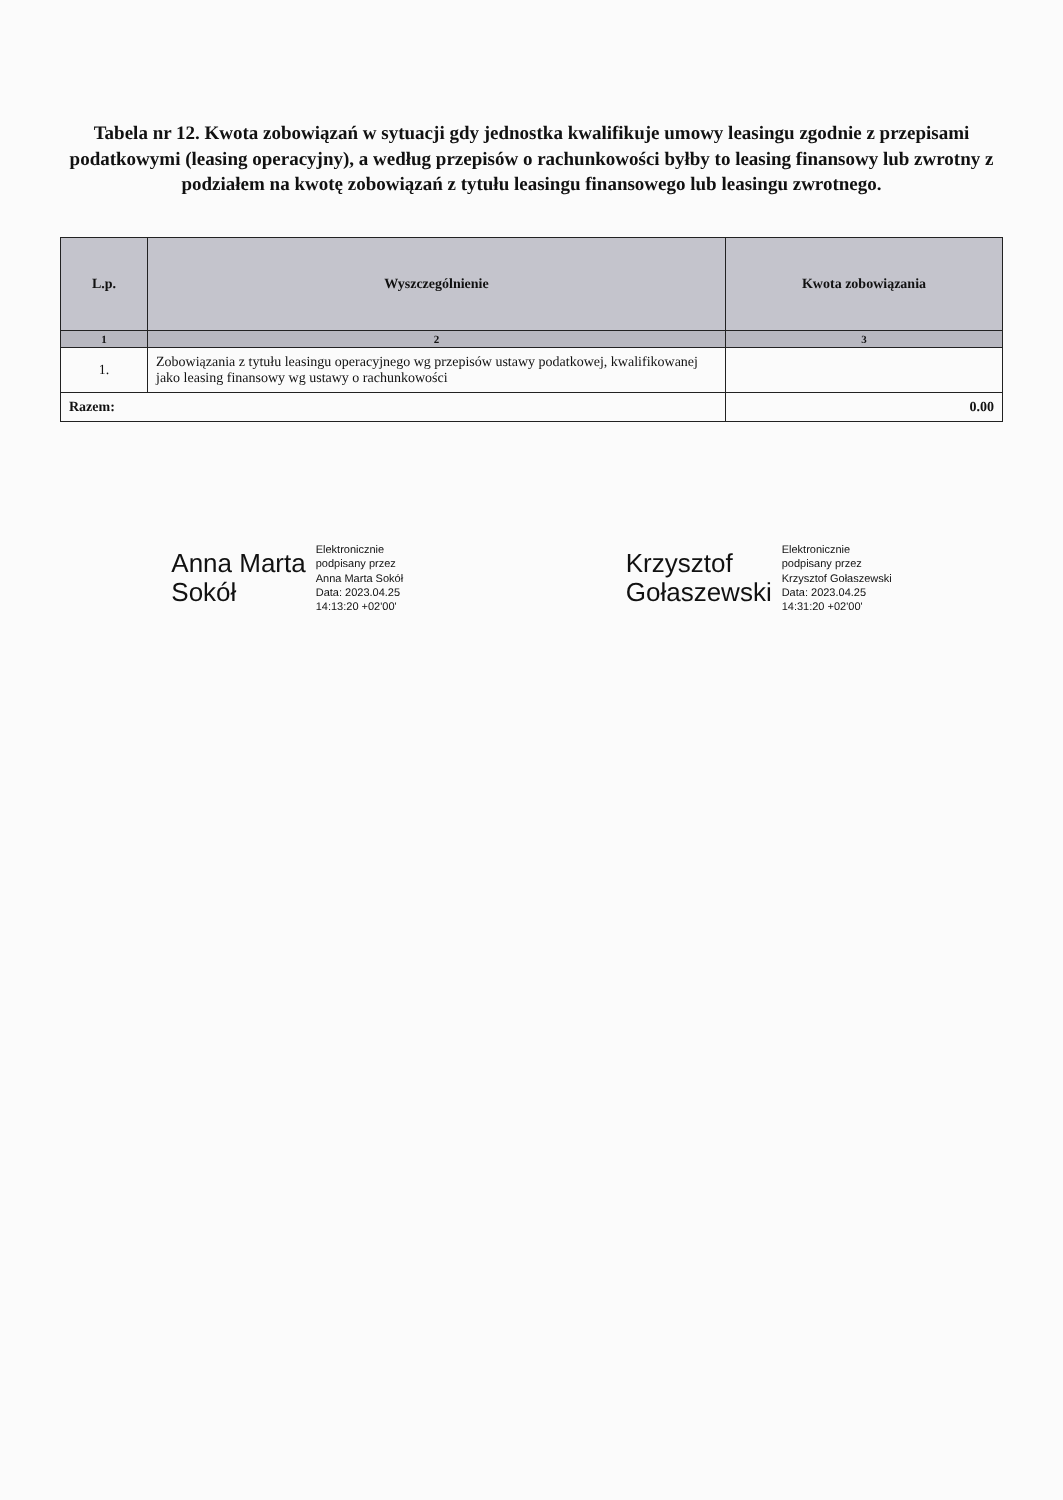Tabela nr 12. Kwota zobowiązań w sytuacji gdy jednostka kwalifikuje umowy leasingu zgodnie z przepisami podatkowymi (leasing operacyjny), a według przepisów o rachunkowości byłby to leasing finansowy lub zwrotny z podziałem na kwotę zobowiązań z tytułu leasingu finansowego lub leasingu zwrotnego.
| L.p. | Wyszczególnienie | Kwota zobowiązania |
| --- | --- | --- |
| 1 | 2 | 3 |
| 1. | Zobowiązania z tytułu leasingu operacyjnego wg przepisów ustawy podatkowej, kwalifikowanej jako leasing finansowy wg ustawy o rachunkowości | |
| Razem: | | 0.00 |
Anna Marta
Sokół
Elektronicznie
podpisany przez
Anna Marta Sokół
Data: 2023.04.25
14:13:20 +02'00'
Krzysztof
Gołaszewski
Elektronicznie
podpisany przez
Krzysztof Gołaszewski
Data: 2023.04.25
14:31:20 +02'00'